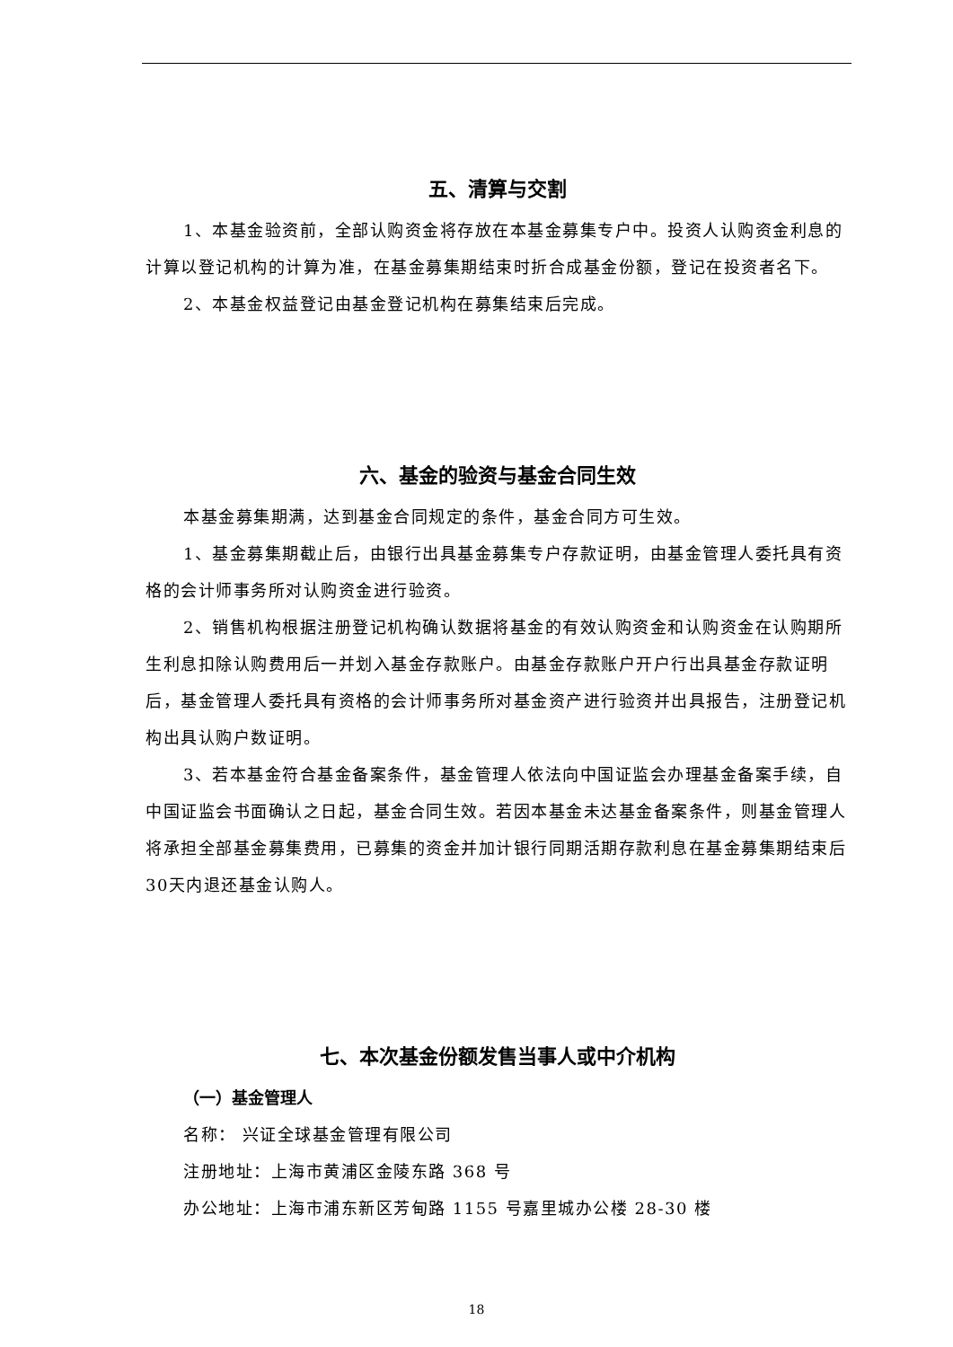五、清算与交割
1、本基金验资前，全部认购资金将存放在本基金募集专户中。投资人认购资金利息的计算以登记机构的计算为准，在基金募集期结束时折合成基金份额，登记在投资者名下。
2、本基金权益登记由基金登记机构在募集结束后完成。
六、基金的验资与基金合同生效
本基金募集期满，达到基金合同规定的条件，基金合同方可生效。
1、基金募集期截止后，由银行出具基金募集专户存款证明，由基金管理人委托具有资格的会计师事务所对认购资金进行验资。
2、销售机构根据注册登记机构确认数据将基金的有效认购资金和认购资金在认购期所生利息扣除认购费用后一并划入基金存款账户。由基金存款账户开户行出具基金存款证明后，基金管理人委托具有资格的会计师事务所对基金资产进行验资并出具报告，注册登记机构出具认购户数证明。
3、若本基金符合基金备案条件，基金管理人依法向中国证监会办理基金备案手续，自中国证监会书面确认之日起，基金合同生效。若因本基金未达基金备案条件，则基金管理人将承担全部基金募集费用，已募集的资金并加计银行同期活期存款利息在基金募集期结束后30天内退还基金认购人。
七、本次基金份额发售当事人或中介机构
（一）基金管理人
名称： 兴证全球基金管理有限公司
注册地址：上海市黄浦区金陵东路 368 号
办公地址：上海市浦东新区芳甸路 1155 号嘉里城办公楼 28-30 楼
18